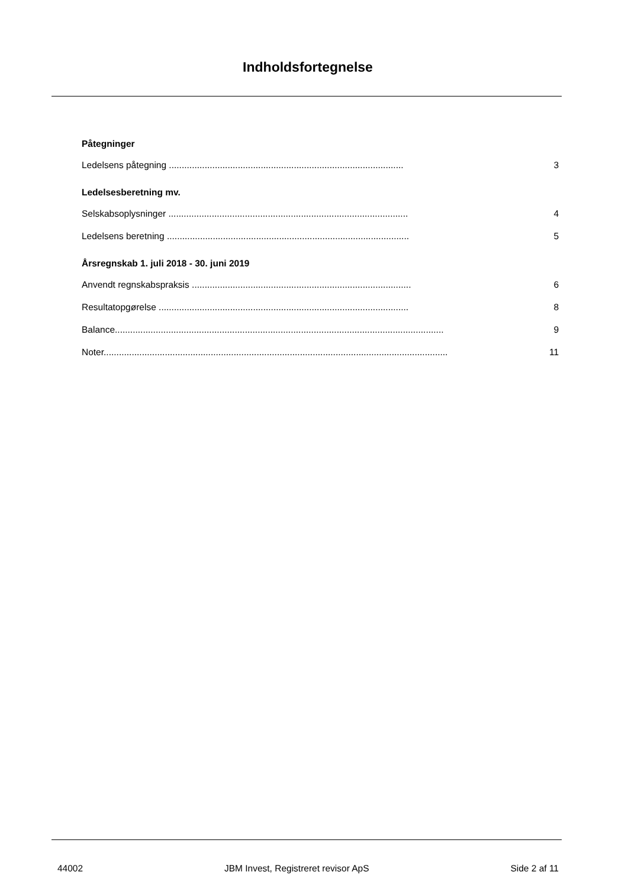Indholdsfortegnelse
Påtegninger
Ledelsens påtegning ............................................................................................ 3
Ledelsesberetning mv.
Selskabsoplysninger .............................................................................................. 4
Ledelsens beretning ............................................................................................... 5
Årsregnskab 1. juli 2018 - 30. juni 2019
Anvendt regnskabspraksis ...................................................................................... 6
Resultatopgørelse .................................................................................................. 8
Balance................................................................................................................................. 9
Noter....................................................................................................................................... 11
44002 JBM Invest, Registreret revisor ApS Side 2 af 11